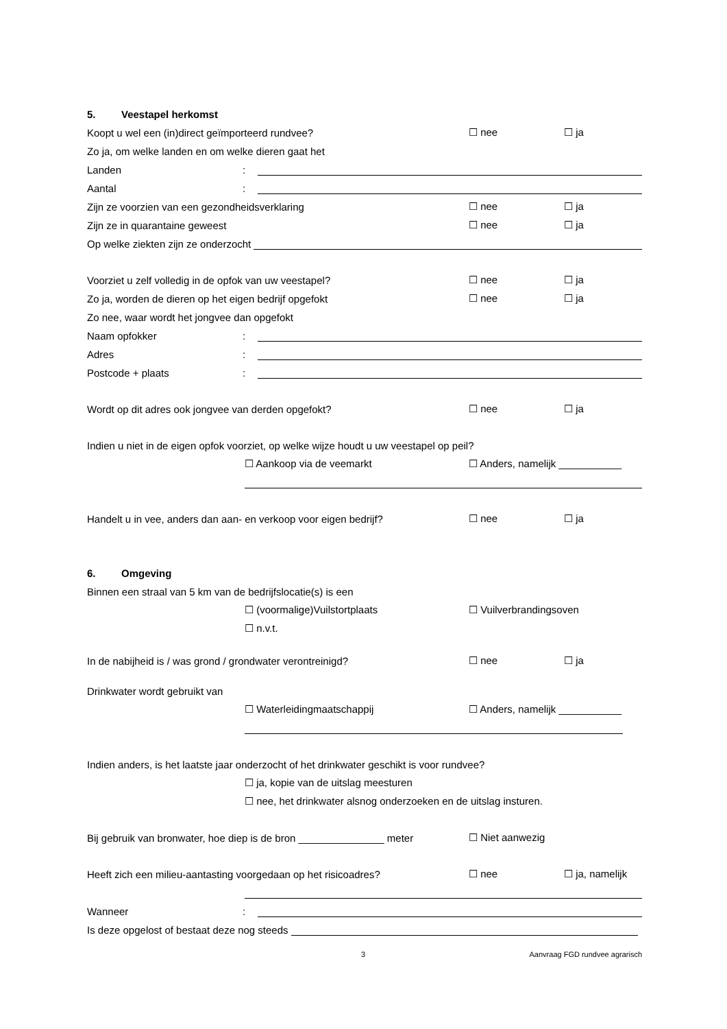5. Veestapel herkomst
Koopt u wel een (in)direct geïmporteerd rundvee?
☐ nee
☐ ja
Zo ja, om welke landen en om welke dieren gaat het
Landen
:
Aantal
:
Zijn ze voorzien van een gezondheidsverklaring
☐ nee
☐ ja
Zijn ze in quarantaine geweest
☐ nee
☐ ja
Op welke ziekten zijn ze onderzocht
Voorziet u zelf volledig in de opfok van uw veestapel?
☐ nee
☐ ja
Zo ja, worden de dieren op het eigen bedrijf opgefokt
☐ nee
☐ ja
Zo nee, waar wordt het jongvee dan opgefokt
Naam opfokker
:
Adres
:
Postcode + plaats
:
Wordt op dit adres ook jongvee van derden opgefokt?
☐ nee
☐ ja
Indien u niet in de eigen opfok voorziet, op welke wijze houdt u uw veestapel op peil?
☐ Aankoop via de veemarkt
☐ Anders, namelijk ___________
Handelt u in vee, anders dan aan- en verkoop voor eigen bedrijf?
☐ nee
☐ ja
6. Omgeving
Binnen een straal van 5 km van de bedrijfslocatie(s) is een
☐ (voormalige)Vuilstortplaats
☐ Vuilverbrandingsoven
☐ n.v.t.
In de nabijheid is / was grond / grondwater verontreinigd?
☐ nee
☐ ja
Drinkwater wordt gebruikt van
☐ Waterleidingmaatschappij
☐ Anders, namelijk ___________
Indien anders, is het laatste jaar onderzocht of het drinkwater geschikt is voor rundvee?
☐ ja, kopie van de uitslag meesturen
☐ nee, het drinkwater alsnog onderzoeken en de uitslag insturen.
Bij gebruik van bronwater, hoe diep is de bron _______________ meter
☐ Niet aanwezig
Heeft zich een milieu-aantasting voorgedaan op het risicoadres?
☐ nee
☐ ja, namelijk
Wanneer
:
Is deze opgelost of bestaat deze nog steeds
3 Aanvraag FGD rundvee agrarisch